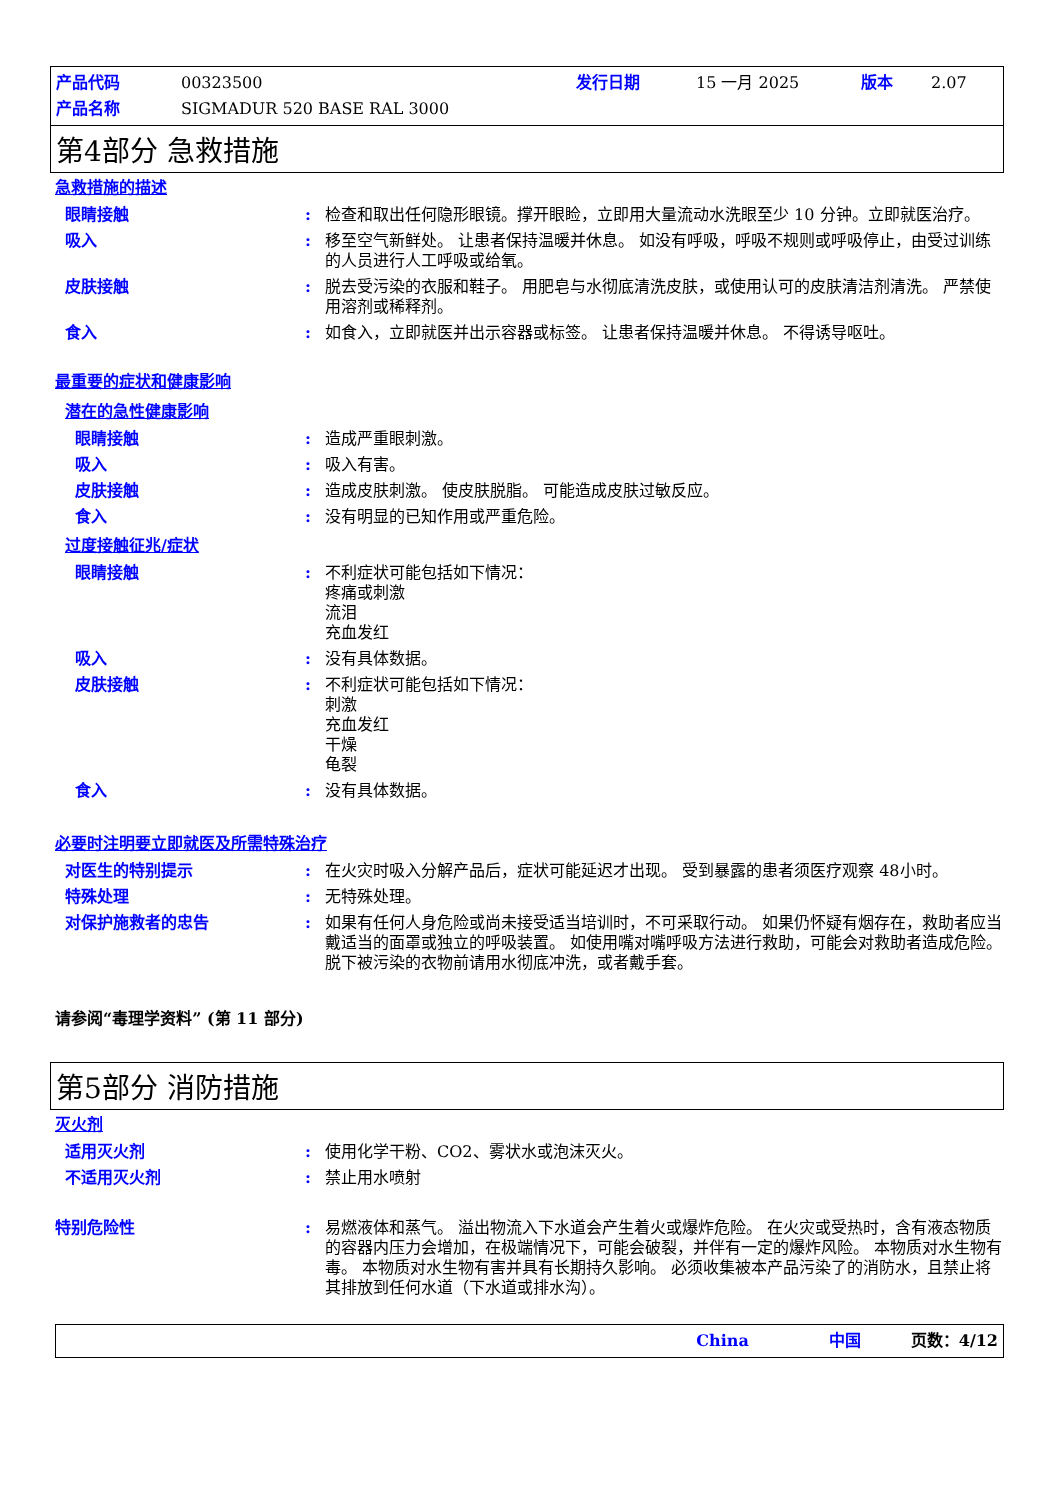| 产品代码 | 00323500 | 发行日期 | 15 一月 2025 | 版本 | 2.07 |
| 产品名称 | SIGMADUR 520 BASE RAL 3000 | | | | |
第4部分 急救措施
急救措施的描述
眼睛接触 : 检查和取出任何隐形眼镜。撑开眼睑，立即用大量流动水洗眼至少 10 分钟。立即就医治疗。
吸入 : 移至空气新鲜处。 让患者保持温暖并休息。 如没有呼吸，呼吸不规则或呼吸停止，由受过训练的人员进行人工呼吸或给氧。
皮肤接触 : 脱去受污染的衣服和鞋子。 用肥皂与水彻底清洗皮肤，或使用认可的皮肤清洁剂清洗。 严禁使用溶剂或稀释剂。
食入 : 如食入，立即就医并出示容器或标签。 让患者保持温暖并休息。 不得诱导呕吐。
最重要的症状和健康影响
潜在的急性健康影响
眼睛接触 : 造成严重眼刺激。
吸入 : 吸入有害。
皮肤接触 : 造成皮肤刺激。 使皮肤脱脂。 可能造成皮肤过敏反应。
食入 : 没有明显的已知作用或严重危险。
过度接触征兆/症状
眼睛接触 : 不利症状可能包括如下情况：
疼痛或刺激
流泪
充血发红
吸入 : 没有具体数据。
皮肤接触 : 不利症状可能包括如下情况：
刺激
充血发红
干燥
龟裂
食入 : 没有具体数据。
必要时注明要立即就医及所需特殊治疗
对医生的特别提示 : 在火灾时吸入分解产品后，症状可能延迟才出现。 受到暴露的患者须医疗观察 48小时。
特殊处理 : 无特殊处理。
对保护施救者的忠告 : 如果有任何人身危险或尚未接受适当培训时，不可采取行动。 如果仍怀疑有烟存在，救助者应当戴适当的面罩或独立的呼吸装置。 如使用嘴对嘴呼吸方法进行救助，可能会对救助者造成危险。 脱下被污染的衣物前请用水彻底冲洗，或者戴手套。
请参阅“毒理学资料” (第 11 部分)
第5部分 消防措施
灭火剂
适用灭火剂 : 使用化学干粉、CO2、雾状水或泡沫灭火。
不适用灭火剂 : 禁止用水喷射
特别危险性 : 易燃液体和蒸气。 溢出物流入下水道会产生着火或爆炸危险。 在火灾或受热时，含有液态物质的容器内压力会增加，在极端情况下，可能会破裂，并伴有一定的爆炸风险。 本物质对水生物有毒。 本物质对水生物有害并具有长期持久影响。 必须收集被本产品污染了的消防水，且禁止将其排放到任何水道（下水道或排水沟）。
China 中国 页数：4/12